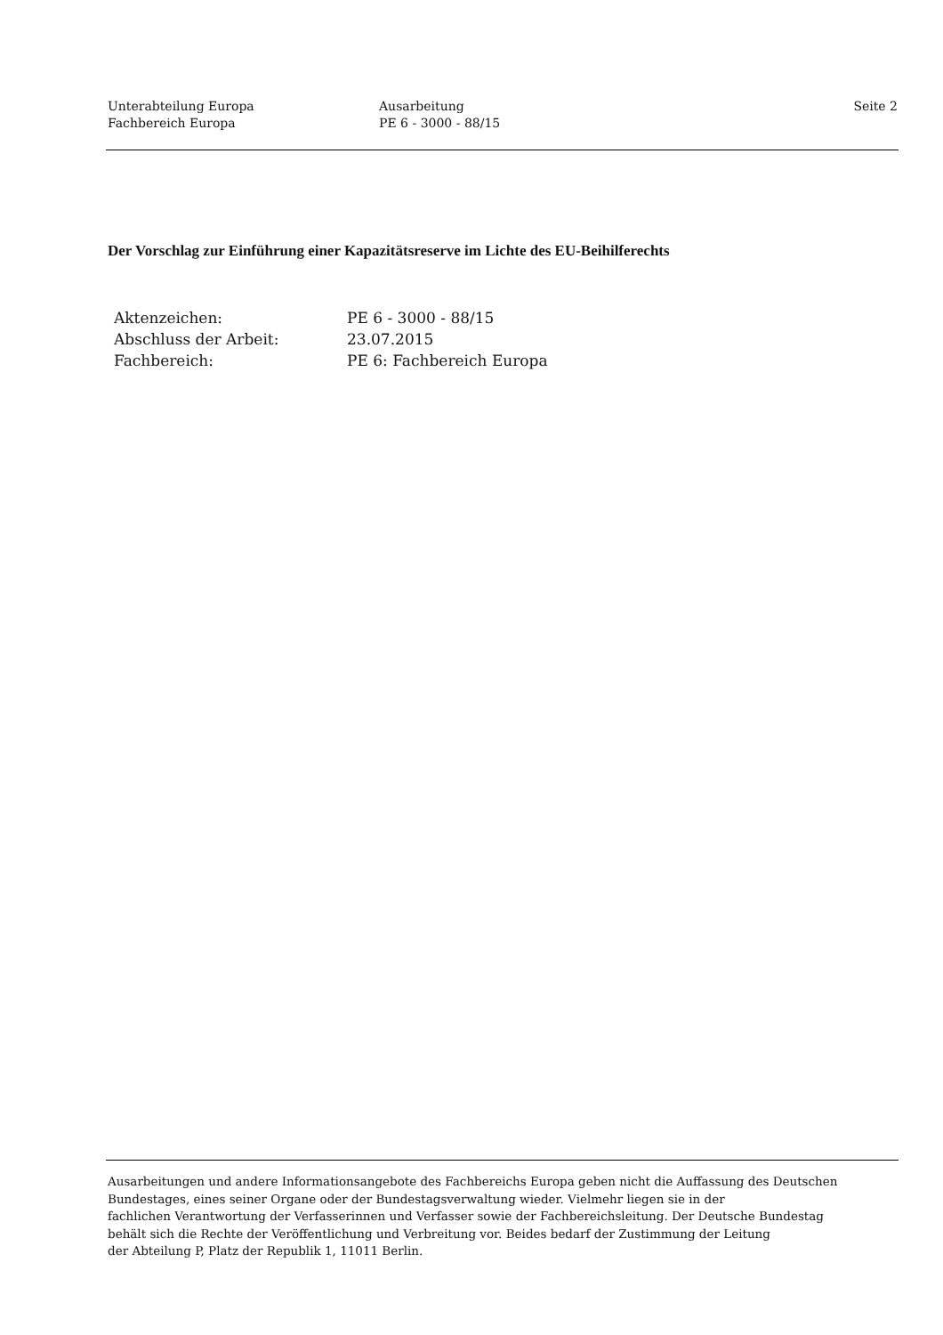Unterabteilung Europa
Fachbereich Europa
Ausarbeitung
PE 6 - 3000 - 88/15
Seite 2
Der Vorschlag zur Einführung einer Kapazitätsreserve im Lichte des EU-Beihilferechts
| Aktenzeichen: | PE 6 - 3000 - 88/15 |
| Abschluss der Arbeit: | 23.07.2015 |
| Fachbereich: | PE 6: Fachbereich Europa |
Ausarbeitungen und andere Informationsangebote des Fachbereichs Europa geben nicht die Auffassung des Deutschen
Bundestages, eines seiner Organe oder der Bundestagsverwaltung wieder. Vielmehr liegen sie in der
fachlichen Verantwortung der Verfasserinnen und Verfasser sowie der Fachbereichsleitung. Der Deutsche Bundestag
behält sich die Rechte der Veröffentlichung und Verbreitung vor. Beides bedarf der Zustimmung der Leitung
der Abteilung P, Platz der Republik 1, 11011 Berlin.